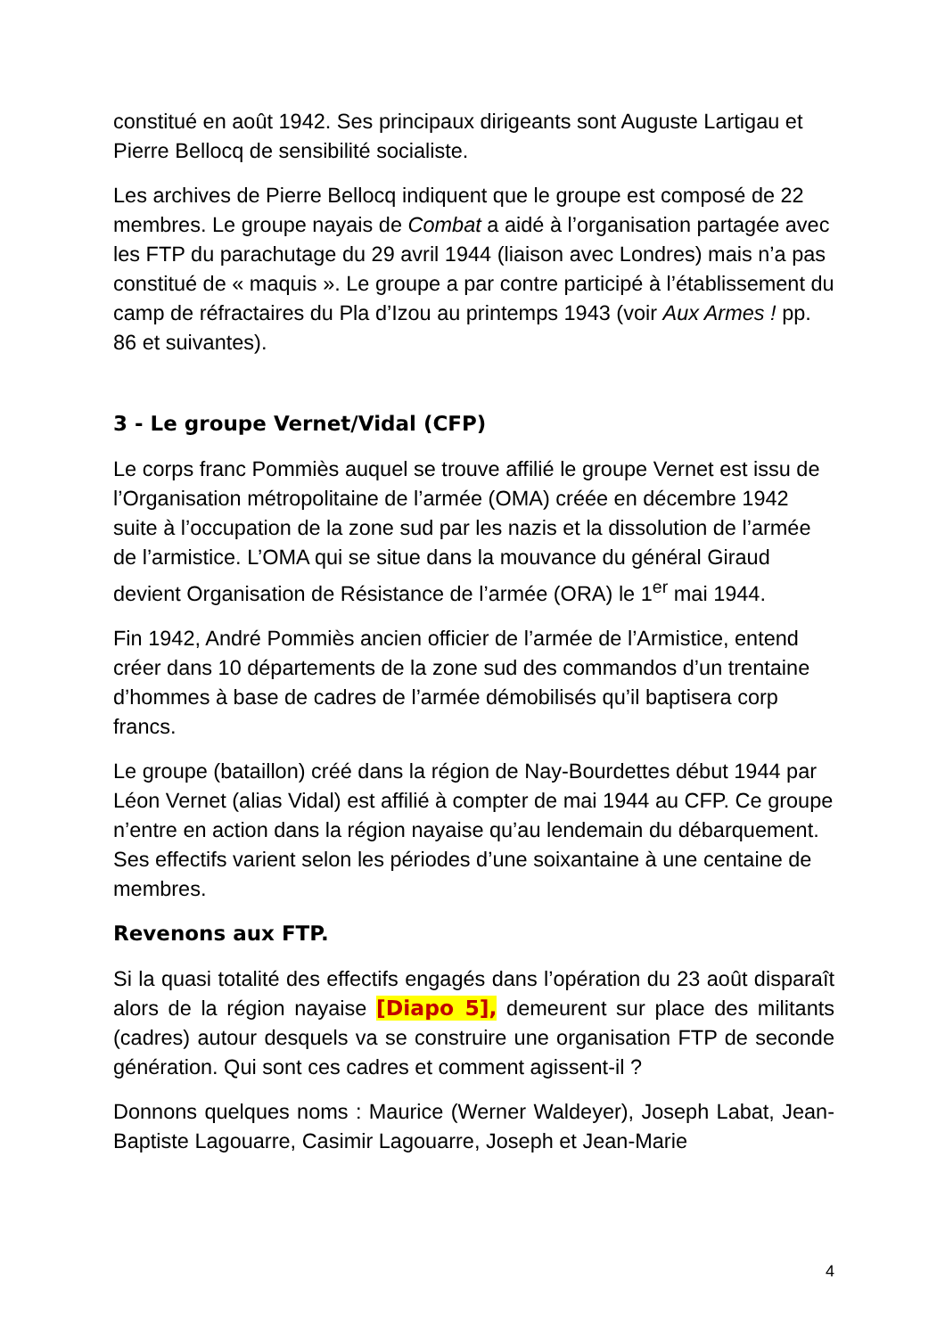constitué en août 1942. Ses principaux dirigeants sont Auguste Lartigau et Pierre Bellocq de sensibilité socialiste.
Les archives de Pierre Bellocq indiquent que le groupe est composé de 22 membres. Le groupe nayais de Combat a aidé à l’organisation partagée avec les FTP du parachutage du 29 avril 1944 (liaison avec Londres) mais n’a pas constitué de « maquis ». Le groupe a par contre participé à l’établissement du camp de réfractaires du Pla d’Izou au printemps 1943 (voir Aux Armes ! pp. 86 et suivantes).
3 - Le groupe Vernet/Vidal (CFP)
Le corps franc Pommiès auquel se trouve affilié le groupe Vernet est issu de l’Organisation métropolitaine de l’armée (OMA) créée en décembre 1942 suite à l’occupation de la zone sud par les nazis et la dissolution de l’armée de l’armistice. L’OMA qui se situe dans la mouvance du général Giraud devient Organisation de Résistance de l’armée (ORA) le 1<sup>er</sup> mai 1944.
Fin 1942, André Pommiès ancien officier de l’armée de l’Armistice, entend créer dans 10 départements de la zone sud des commandos d’un trentaine d’hommes à base de cadres de l’armée démobilisés qu’il baptisera corp francs.
Le groupe (bataillon) créé dans la région de Nay-Bourdettes début 1944 par Léon Vernet (alias Vidal) est affilié à compter de mai 1944 au CFP. Ce groupe n’entre en action dans la région nayaise qu’au lendemain du débarquement. Ses effectifs varient selon les périodes d’une soixantaine à une centaine de membres.
Revenons aux FTP.
Si la quasi totalité des effectifs engagés dans l’opération du 23 août disparaît alors de la région nayaise [Diapo 5], demeurent sur place des militants (cadres) autour desquels va se construire une organisation FTP de seconde génération. Qui sont ces cadres et comment agissent-il ?
Donnons quelques noms : Maurice (Werner Waldeyer), Joseph Labat, Jean-Baptiste Lagouarre, Casimir Lagouarre, Joseph et Jean-Marie
4